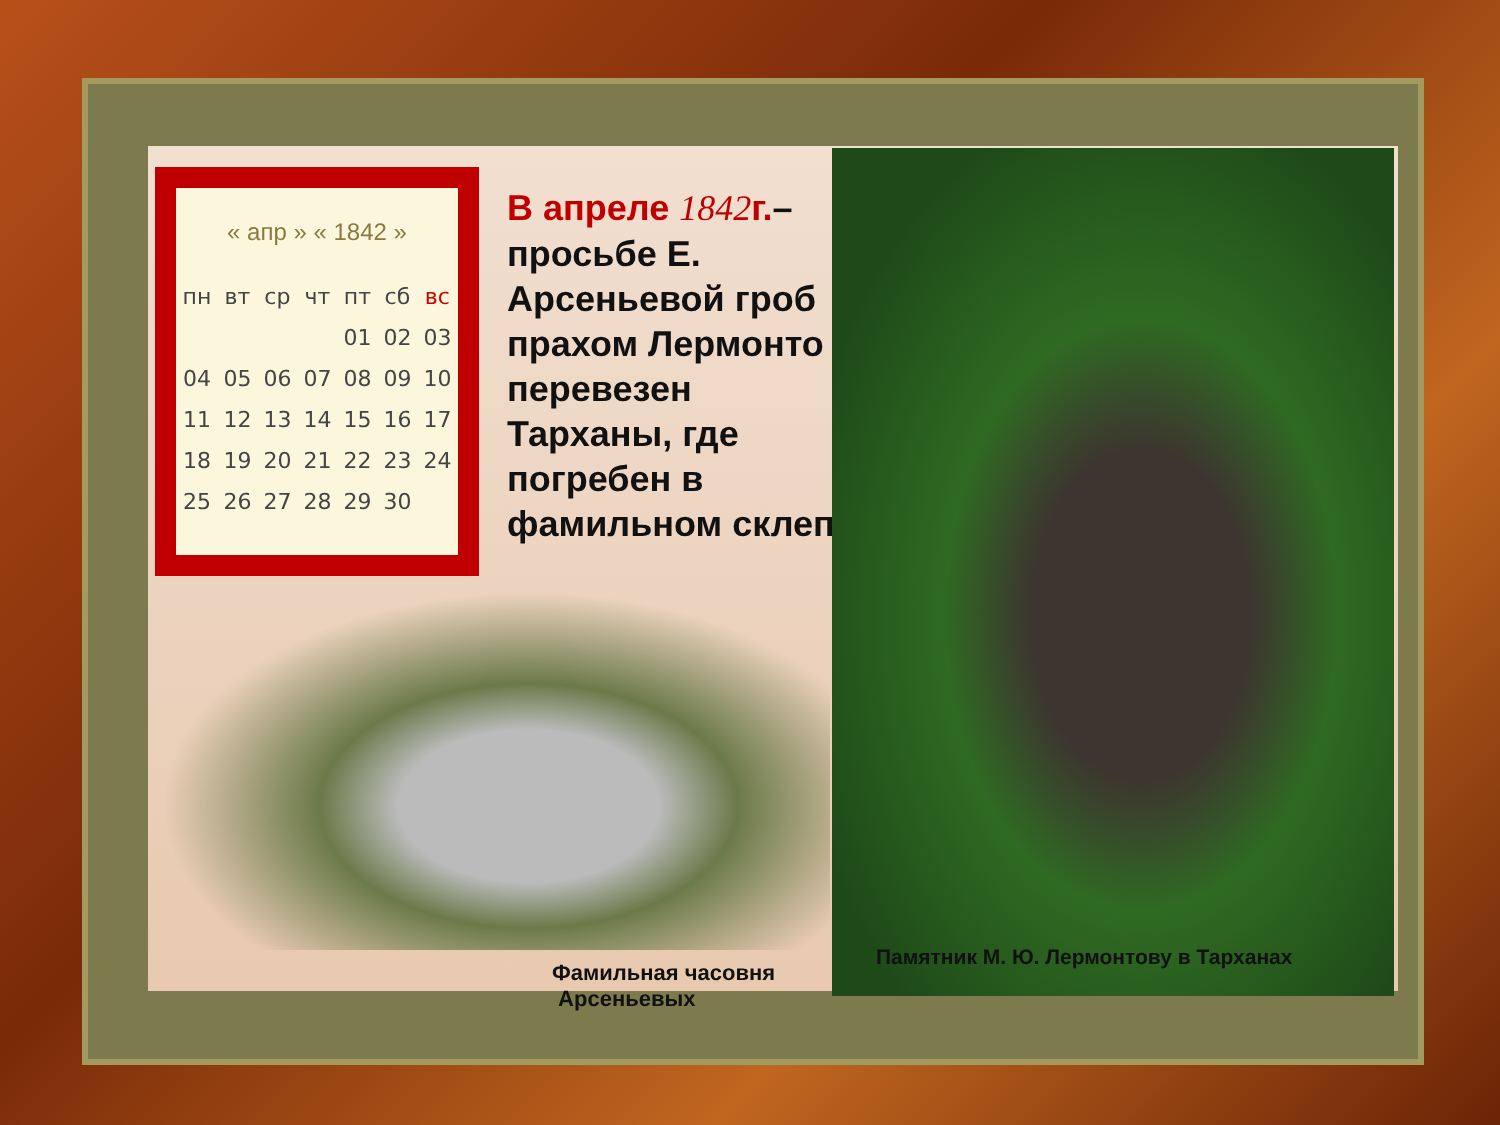« апр » « 1842 »
| пн | вт | ср | чт | пт | сб | вс |
| --- | --- | --- | --- | --- | --- | --- |
| | | | | 01 | 02 | 03 |
| 04 | 05 | 06 | 07 | 08 | 09 | 10 |
| 11 | 12 | 13 | 14 | 15 | 16 | 17 |
| 18 | 19 | 20 | 21 | 22 | 23 | 24 |
| 25 | 26 | 27 | 28 | 29 | 30 | |
В апреле 1842г.–
просьбе Е.
Арсеньевой гроб
прахом Лермонто
перевезен
Тарханы, где
погребен в
фамильном склеп
Памятник М. Ю. Лермонтову в Тарханах
Фамильная часовня
Арсеньевых